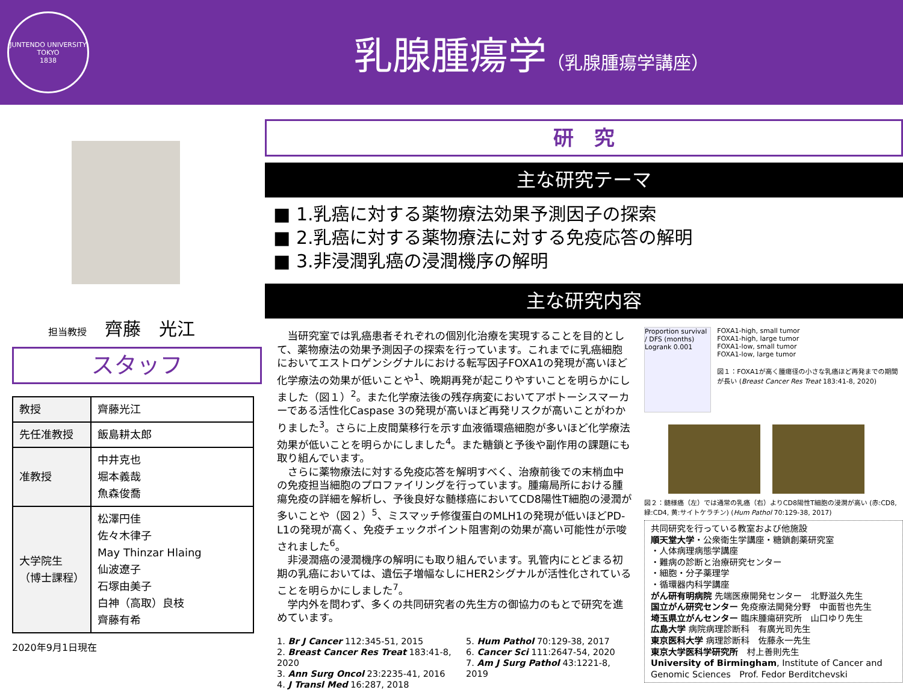JUNTENDO UNIVERSITY
TOKYO
1838
乳腺腫瘍学（乳腺腫瘍学講座）
担当教授 齊藤　光江
スタッフ
| 教授 | 齊藤光江 |
| 先任准教授 | 飯島耕太郎 |
| 准教授 | 中井克也 堀本義哉 魚森俊喬 |
| 大学院生 （博士課程） | 松澤円佳 佐々木律子 May Thinzar Hlaing 仙波遼子 石塚由美子 白神（高取）良枝 齊藤有希 |
2020年9月1日現在
研　究
主な研究テーマ
■ 1.乳癌に対する薬物療法効果予測因子の探索
■ 2.乳癌に対する薬物療法に対する免疫応答の解明
■ 3.非浸潤乳癌の浸潤機序の解明
主な研究内容
　当研究室では乳癌患者それぞれの個別化治療を実現することを目的として、薬物療法の効果予測因子の探索を行っています。これまでに乳癌細胞においてエストロゲンシグナルにおける転写因子FOXA1の発現が高いほど化学療法の効果が低いことや<sup>1</sup>、晩期再発が起こりやすいことを明らかにしました（図１）<sup>2</sup>。また化学療法後の残存病変においてアポトーシスマーカーである活性化Caspase 3の発現が高いほど再発リスクが高いことがわかりました<sup>3</sup>。さらに上皮間葉移行を示す血液循環癌細胞が多いほど化学療法効果が低いことを明らかにしました<sup>4</sup>。また糖鎖と予後や副作用の課題にも取り組んでいます。
　さらに薬物療法に対する免疫応答を解明すべく、治療前後での末梢血中の免疫担当細胞のプロファイリングを行っています。腫瘍局所における腫瘍免疫の詳細を解析し、予後良好な髄様癌においてCD8陽性T細胞の浸潤が多いことや（図２）<sup>5</sup>、ミスマッチ修復蛋白のMLH1の発現が低いほどPD-L1の発現が高く、免疫チェックポイント阻害剤の効果が高い可能性が示唆されました<sup>6</sup>。
　非浸潤癌の浸潤機序の解明にも取り組んでいます。乳管内にとどまる初期の乳癌においては、遺伝子増幅なしにHER2シグナルが活性化されていることを明らかにしました<sup>7</sup>。
　学内外を問わず、多くの共同研究者の先生方の御協力のもとで研究を進めています。
1. Br J Cancer 112:345-51, 2015
2. Breast Cancer Res Treat 183:41-8, 2020
3. Ann Surg Oncol 23:2235-41, 2016
4. J Transl Med 16:287, 2018
5. Hum Pathol 70:129-38, 2017
6. Cancer Sci 111:2647-54, 2020
7. Am J Surg Pathol 43:1221-8, 2019
Proportion survival / DFS (months) Logrank 0.001
FOXA1-high, small tumor
FOXA1-high, large tumor
FOXA1-low, small tumor
FOXA1-low, large tumor
図１：FOXA1が高く腫瘍径の小さな乳癌ほど再発までの期間が長い (Breast Cancer Res Treat 183:41-8, 2020)
図２：髄様癌（左）では通常の乳癌（右）よりCD8陽性T細胞の浸潤が高い (赤:CD8, 緑:CD4, 黄:サイトケラチン) (Hum Pathol 70:129-38, 2017)
共同研究を行っている教室および他施設
順天堂大学・公衆衛生学講座・糖鎖創薬研究室
・人体病理病態学講座
・難病の診断と治療研究センター
・細胞・分子薬理学
・循環器内科学講座
がん研有明病院 先端医療開発センター　北野滋久先生
国立がん研究センター 免疫療法開発分野　中面哲也先生
埼玉県立がんセンター 臨床腫瘍研究所　山口ゆり先生
広島大学 病院病理診断科　有廣光司先生
東京医科大学 病理診断科　佐藤永一先生
東京大学医科学研究所　村上善則先生
University of Birmingham, Institute of Cancer and Genomic Sciences　Prof. Fedor Berditchevski